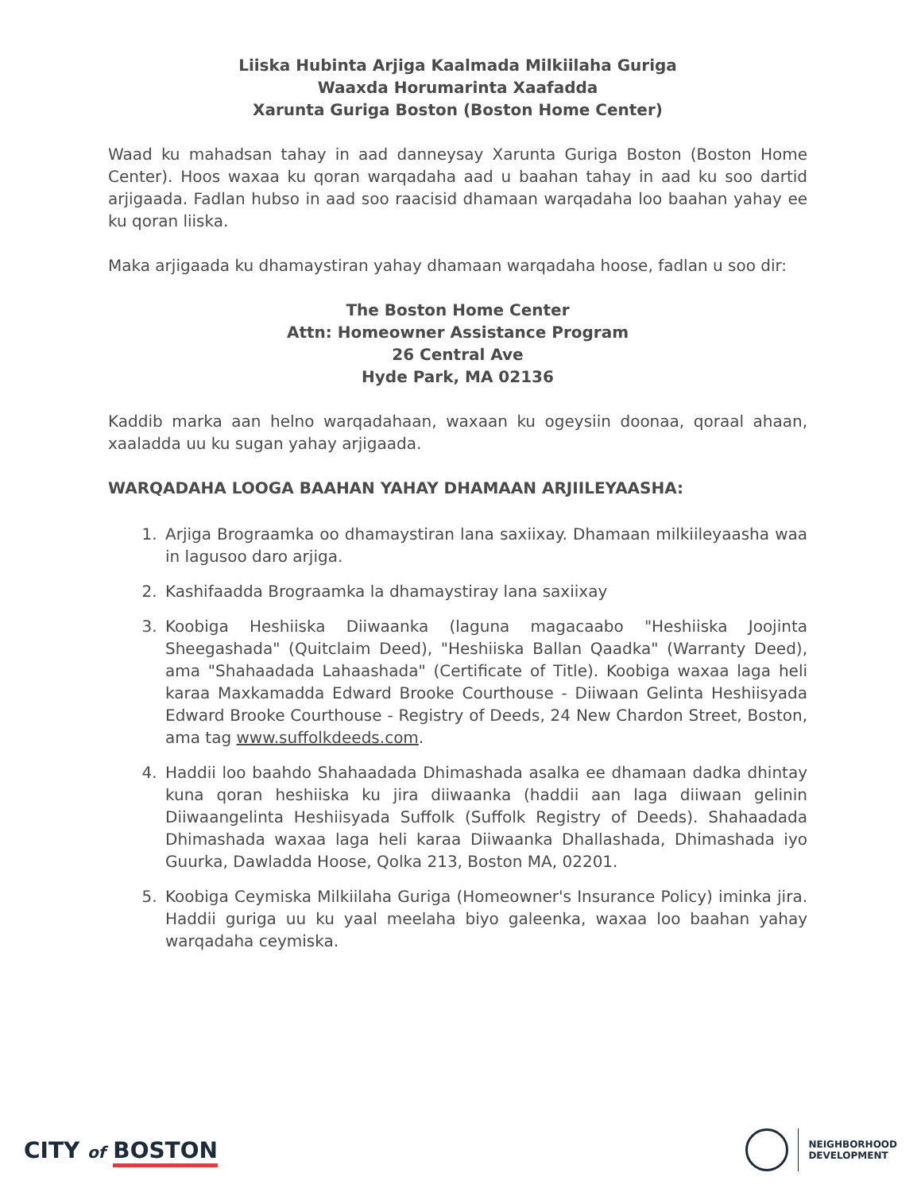Liiska Hubinta Arjiga Kaalmada Milkiilaha Guriga
Waaxda Horumarinta Xaafadda
Xarunta Guriga Boston (Boston Home Center)
Waad ku mahadsan tahay in aad danneysay Xarunta Guriga Boston (Boston Home Center). Hoos waxaa ku qoran warqadaha aad u baahan tahay in aad ku soo dartid arjigaada. Fadlan hubso in aad soo raacisid dhamaan warqadaha loo baahan yahay ee ku qoran liiska.
Maka arjigaada ku dhamaystiran yahay dhamaan warqadaha hoose, fadlan u soo dir:
The Boston Home Center
Attn: Homeowner Assistance Program
26 Central Ave
Hyde Park, MA 02136
Kaddib marka aan helno warqadahaan, waxaan ku ogeysiin doonaa, qoraal ahaan, xaaladda uu ku sugan yahay arjigaada.
WARQADAHA LOOGA BAAHAN YAHAY DHAMAAN ARJIILEYAASHA:
1. Arjiga Brograamka oo dhamaystiran lana saxiixay. Dhamaan milkiileyaasha waa in lagusoo daro arjiga.
2. Kashifaadda Brograamka la dhamaystiray lana saxiixay
3. Koobiga Heshiiska Diiwaanka (laguna magacaabo "Heshiiska Joojinta Sheegashada" (Quitclaim Deed), "Heshiiska Ballan Qaadka" (Warranty Deed), ama "Shahaadada Lahaashada" (Certificate of Title). Koobiga waxaa laga heli karaa Maxkamadda Edward Brooke Courthouse - Diiwaan Gelinta Heshiisyada Edward Brooke Courthouse - Registry of Deeds, 24 New Chardon Street, Boston, ama tag www.suffolkdeeds.com.
4. Haddii loo baahdo Shahaadada Dhimashada asalka ee dhamaan dadka dhintay kuna qoran heshiiska ku jira diiwaanka (haddii aan laga diiwaan gelinin Diiwaangelinta Heshiisyada Suffolk (Suffolk Registry of Deeds). Shahaadada Dhimashada waxaa laga heli karaa Diiwaanka Dhallashada, Dhimashada iyo Guurka, Dawladda Hoose, Qolka 213, Boston MA, 02201.
5. Koobiga Ceymiska Milkiilaha Guriga (Homeowner's Insurance Policy) iminka jira. Haddii guriga uu ku yaal meelaha biyo galeenka, waxaa loo baahan yahay warqadaha ceymiska.
CITY of BOSTON
NEIGHBORHOOD
DEVELOPMENT